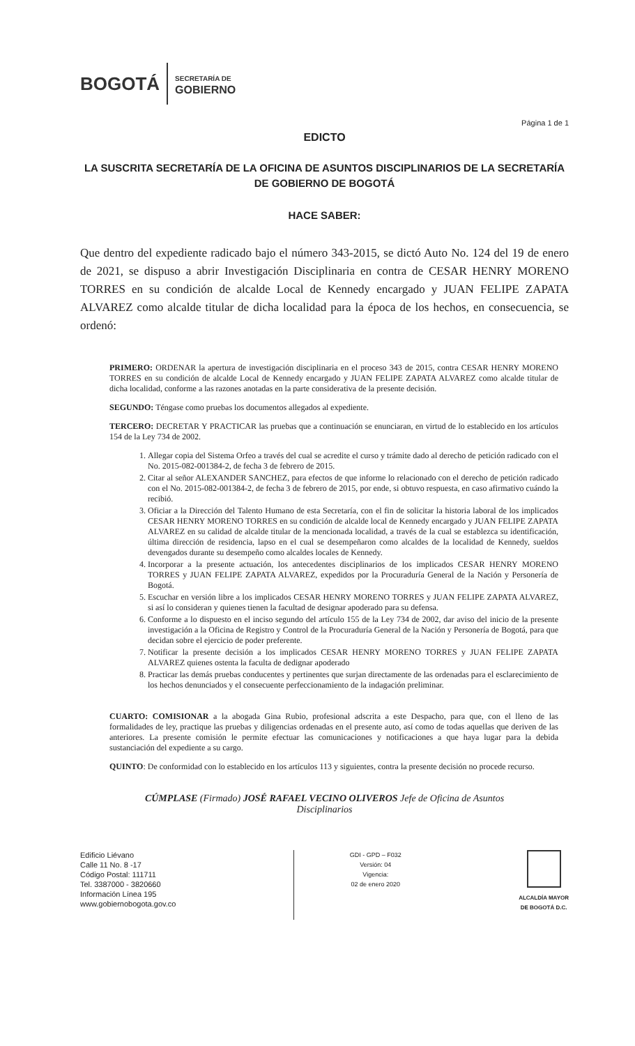BOGOTÁ SECRETARÍA DE
GOBIERNO
Página 1 de 1
EDICTO
LA SUSCRITA SECRETARÍA DE LA OFICINA DE ASUNTOS DISCIPLINARIOS DE LA SECRETARÍA DE GOBIERNO DE BOGOTÁ
HACE SABER:
Que dentro del expediente radicado bajo el número 343-2015, se dictó Auto No. 124 del 19 de enero de 2021, se dispuso a abrir Investigación Disciplinaria en contra de CESAR HENRY MORENO TORRES en su condición de alcalde Local de Kennedy encargado y JUAN FELIPE ZAPATA ALVAREZ como alcalde titular de dicha localidad para la época de los hechos, en consecuencia, se ordenó:
PRIMERO: ORDENAR la apertura de investigación disciplinaria en el proceso 343 de 2015, contra CESAR HENRY MORENO TORRES en su condición de alcalde Local de Kennedy encargado y JUAN FELIPE ZAPATA ALVAREZ como alcalde titular de dicha localidad, conforme a las razones anotadas en la parte considerativa de la presente decisión.
SEGUNDO: Téngase como pruebas los documentos allegados al expediente.
TERCERO: DECRETAR Y PRACTICAR las pruebas que a continuación se enunciaran, en virtud de lo establecido en los artículos 154 de la Ley 734 de 2002.
1. Allegar copia del Sistema Orfeo a través del cual se acredite el curso y trámite dado al derecho de petición radicado con el No. 2015-082-001384-2, de fecha 3 de febrero de 2015.
2. Citar al señor ALEXANDER SANCHEZ, para efectos de que informe lo relacionado con el derecho de petición radicado con el No. 2015-082-001384-2, de fecha 3 de febrero de 2015, por ende, si obtuvo respuesta, en caso afirmativo cuándo la recibió.
3. Oficiar a la Dirección del Talento Humano de esta Secretaría, con el fin de solicitar la historia laboral de los implicados CESAR HENRY MORENO TORRES en su condición de alcalde local de Kennedy encargado y JUAN FELIPE ZAPATA ALVAREZ en su calidad de alcalde titular de la mencionada localidad, a través de la cual se establezca su identificación, última dirección de residencia, lapso en el cual se desempeñaron como alcaldes de la localidad de Kennedy, sueldos devengados durante su desempeño como alcaldes locales de Kennedy.
4. Incorporar a la presente actuación, los antecedentes disciplinarios de los implicados CESAR HENRY MORENO TORRES y JUAN FELIPE ZAPATA ALVAREZ, expedidos por la Procuraduría General de la Nación y Personería de Bogotá.
5. Escuchar en versión libre a los implicados CESAR HENRY MORENO TORRES y JUAN FELIPE ZAPATA ALVAREZ, si así lo consideran y quienes tienen la facultad de designar apoderado para su defensa.
6. Conforme a lo dispuesto en el inciso segundo del artículo 155 de la Ley 734 de 2002, dar aviso del inicio de la presente investigación a la Oficina de Registro y Control de la Procuraduría General de la Nación y Personería de Bogotá, para que decidan sobre el ejercicio de poder preferente.
7. Notificar la presente decisión a los implicados CESAR HENRY MORENO TORRES y JUAN FELIPE ZAPATA ALVAREZ quienes ostenta la faculta de dedignar apoderado
8. Practicar las demás pruebas conducentes y pertinentes que surjan directamente de las ordenadas para el esclarecimiento de los hechos denunciados y el consecuente perfeccionamiento de la indagación preliminar.
CUARTO: COMISIONAR a la abogada Gina Rubio, profesional adscrita a este Despacho, para que, con el lleno de las formalidades de ley, practique las pruebas y diligencias ordenadas en el presente auto, así como de todas aquellas que deriven de las anteriores. La presente comisión le permite efectuar las comunicaciones y notificaciones a que haya lugar para la debida sustanciación del expediente a su cargo.
QUINTO: De conformidad con lo establecido en los artículos 113 y siguientes, contra la presente decisión no procede recurso.
CÚMPLASE (Firmado) JOSÉ RAFAEL VECINO OLIVEROS Jefe de Oficina de Asuntos Disciplinarios
Edificio Liévano
Calle 11 No. 8 -17
Código Postal: 111711
Tel. 3387000 - 3820660
Información Línea 195
www.gobiernobogota.gov.co
GDI - GPD – F032
Versión: 04
Vigencia:
02 de enero 2020
ALCALDÍA MAYOR
DE BOGOTÁ D.C.